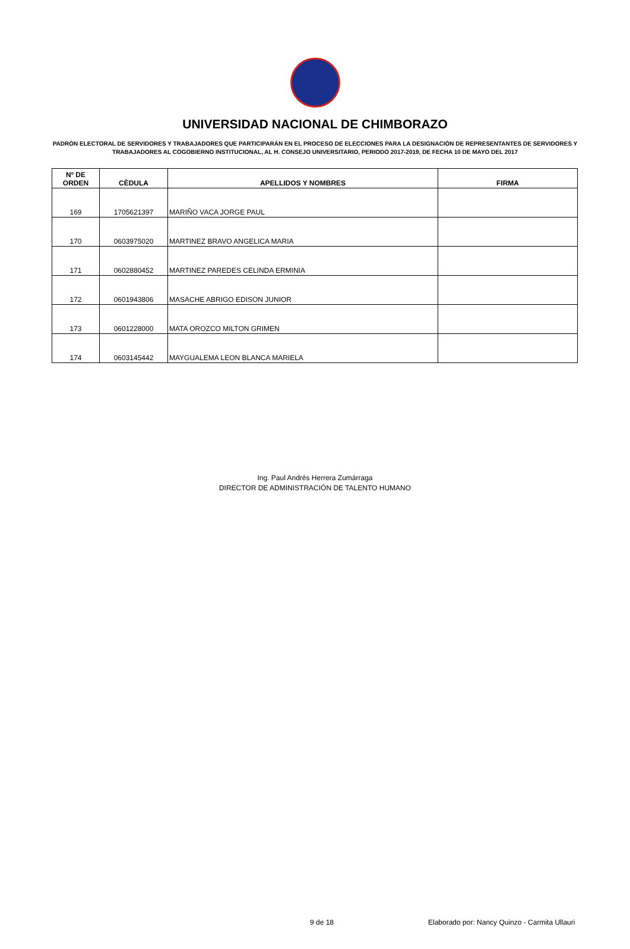UNIVERSIDAD NACIONAL DE CHIMBORAZO
PADRÓN ELECTORAL DE SERVIDORES Y TRABAJADORES QUE PARTICIPARÁN EN EL PROCESO DE ELECCIONES PARA LA DESIGNACIÓN DE REPRESENTANTES DE SERVIDORES Y TRABAJADORES AL COGOBIERNO INSTITUCIONAL, AL H. CONSEJO UNIVERSITARIO, PERIODO 2017-2019, DE FECHA 10 DE MAYO DEL 2017
| Nº DE ORDEN | CÈDULA | APELLIDOS Y NOMBRES | FIRMA |
| --- | --- | --- | --- |
| 169 | 1705621397 | MARIÑO VACA JORGE PAUL | |
| 170 | 0603975020 | MARTINEZ BRAVO ANGELICA MARIA | |
| 171 | 0602880452 | MARTINEZ PAREDES CELINDA ERMINIA | |
| 172 | 0601943806 | MASACHE ABRIGO EDISON JUNIOR | |
| 173 | 0601228000 | MATA OROZCO MILTON GRIMEN | |
| 174 | 0603145442 | MAYGUALEMA LEON BLANCA MARIELA | |
Ing. Paul Andrés Herrera Zumárraga
DIRECTOR DE ADMINISTRACIÓN DE TALENTO HUMANO
9 de 18 Elaborado por: Nancy Quinzo - Carmita Ullauri